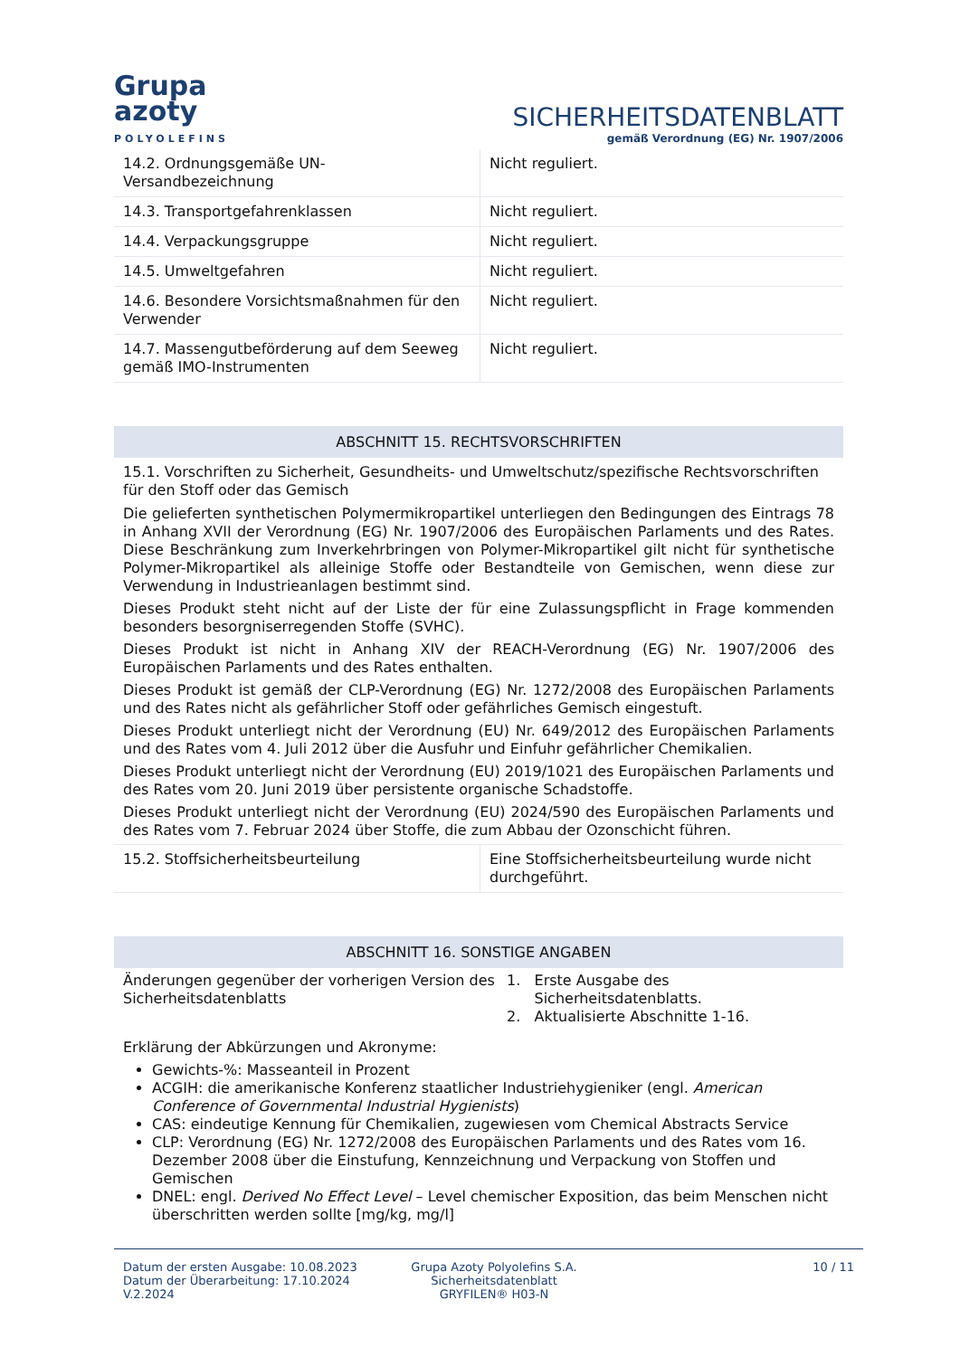Grupa
azoty
POLYOLEFINS
SICHERHEITSDATENBLATT
gemäß Verordnung (EG) Nr. 1907/2006
| 14.2. Ordnungsgemäße UN-Versandbezeichnung | Nicht reguliert. |
| 14.3. Transportgefahrenklassen | Nicht reguliert. |
| 14.4. Verpackungsgruppe | Nicht reguliert. |
| 14.5. Umweltgefahren | Nicht reguliert. |
| 14.6. Besondere Vorsichtsmaßnahmen für den Verwender | Nicht reguliert. |
| 14.7. Massengutbeförderung auf dem Seeweg gemäß IMO-Instrumenten | Nicht reguliert. |
ABSCHNITT 15. RECHTSVORSCHRIFTEN
15.1. Vorschriften zu Sicherheit, Gesundheits- und Umweltschutz/spezifische Rechtsvorschriften für den Stoff oder das Gemisch
Die gelieferten synthetischen Polymermikropartikel unterliegen den Bedingungen des Eintrags 78 in Anhang XVII der Verordnung (EG) Nr. 1907/2006 des Europäischen Parlaments und des Rates. Diese Beschränkung zum Inverkehrbringen von Polymer-Mikropartikel gilt nicht für synthetische Polymer-Mikropartikel als alleinige Stoffe oder Bestandteile von Gemischen, wenn diese zur Verwendung in Industrieanlagen bestimmt sind.
Dieses Produkt steht nicht auf der Liste der für eine Zulassungspflicht in Frage kommenden besonders besorgniserregenden Stoffe (SVHC).
Dieses Produkt ist nicht in Anhang XIV der REACH-Verordnung (EG) Nr. 1907/2006 des Europäischen Parlaments und des Rates enthalten.
Dieses Produkt ist gemäß der CLP-Verordnung (EG) Nr. 1272/2008 des Europäischen Parlaments und des Rates nicht als gefährlicher Stoff oder gefährliches Gemisch eingestuft.
Dieses Produkt unterliegt nicht der Verordnung (EU) Nr. 649/2012 des Europäischen Parlaments und des Rates vom 4. Juli 2012 über die Ausfuhr und Einfuhr gefährlicher Chemikalien.
Dieses Produkt unterliegt nicht der Verordnung (EU) 2019/1021 des Europäischen Parlaments und des Rates vom 20. Juni 2019 über persistente organische Schadstoffe.
Dieses Produkt unterliegt nicht der Verordnung (EU) 2024/590 des Europäischen Parlaments und des Rates vom 7. Februar 2024 über Stoffe, die zum Abbau der Ozonschicht führen.
| 15.2. Stoffsicherheitsbeurteilung | Eine Stoffsicherheitsbeurteilung wurde nicht durchgeführt. |
ABSCHNITT 16. SONSTIGE ANGABEN
Änderungen gegenüber der vorherigen Version des Sicherheitsdatenblatts
1. Erste Ausgabe des
Sicherheitsdatenblatts.
2. Aktualisierte Abschnitte 1-16.
Erklärung der Abkürzungen und Akronyme:
Gewichts-%: Masseanteil in Prozent
ACGIH: die amerikanische Konferenz staatlicher Industriehygieniker (engl. American Conference of Governmental Industrial Hygienists)
CAS: eindeutige Kennung für Chemikalien, zugewiesen vom Chemical Abstracts Service
CLP: Verordnung (EG) Nr. 1272/2008 des Europäischen Parlaments und des Rates vom 16. Dezember 2008 über die Einstufung, Kennzeichnung und Verpackung von Stoffen und Gemischen
DNEL: engl. Derived No Effect Level – Level chemischer Exposition, das beim Menschen nicht überschritten werden sollte [mg/kg, mg/l]
Datum der ersten Ausgabe: 10.08.2023
Datum der Überarbeitung: 17.10.2024
V.2.2024
Grupa Azoty Polyolefins S.A.
Sicherheitsdatenblatt
GRYFILEN® H03-N
10 / 11